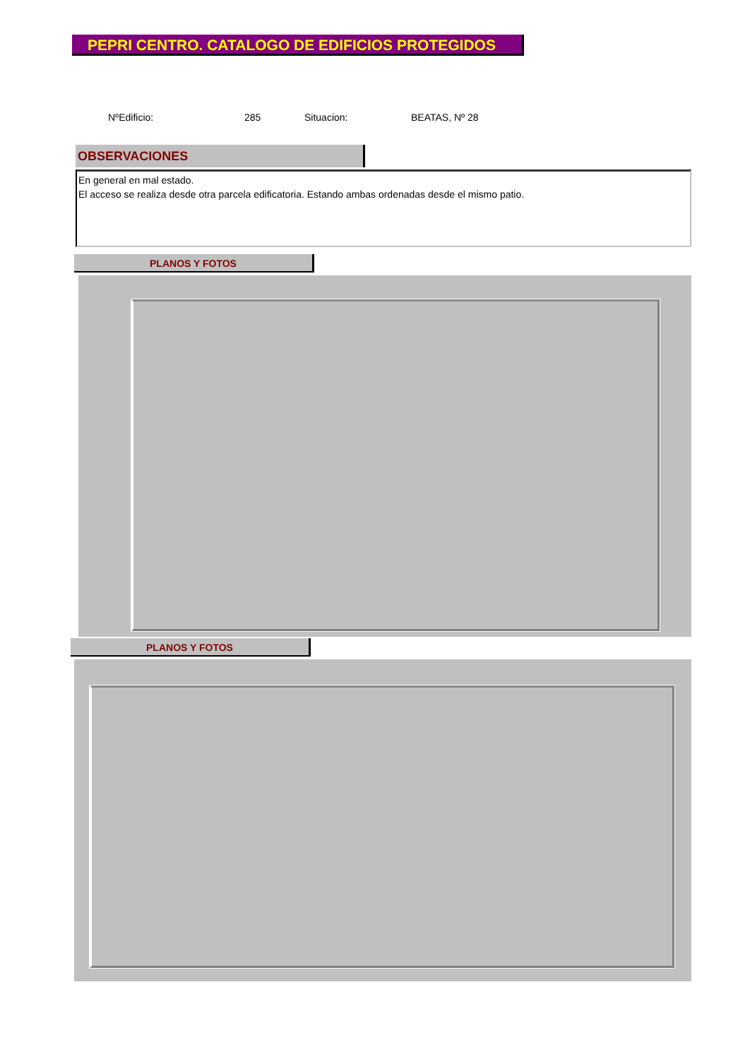PEPRI CENTRO. CATALOGO DE EDIFICIOS PROTEGIDOS
NºEdificio: 285 Situacion: BEATAS, Nº 28
OBSERVACIONES
En general en mal estado.
El acceso se realiza desde otra parcela edificatoria. Estando ambas ordenadas desde el mismo patio.
PLANOS Y FOTOS
PLANOS Y FOTOS